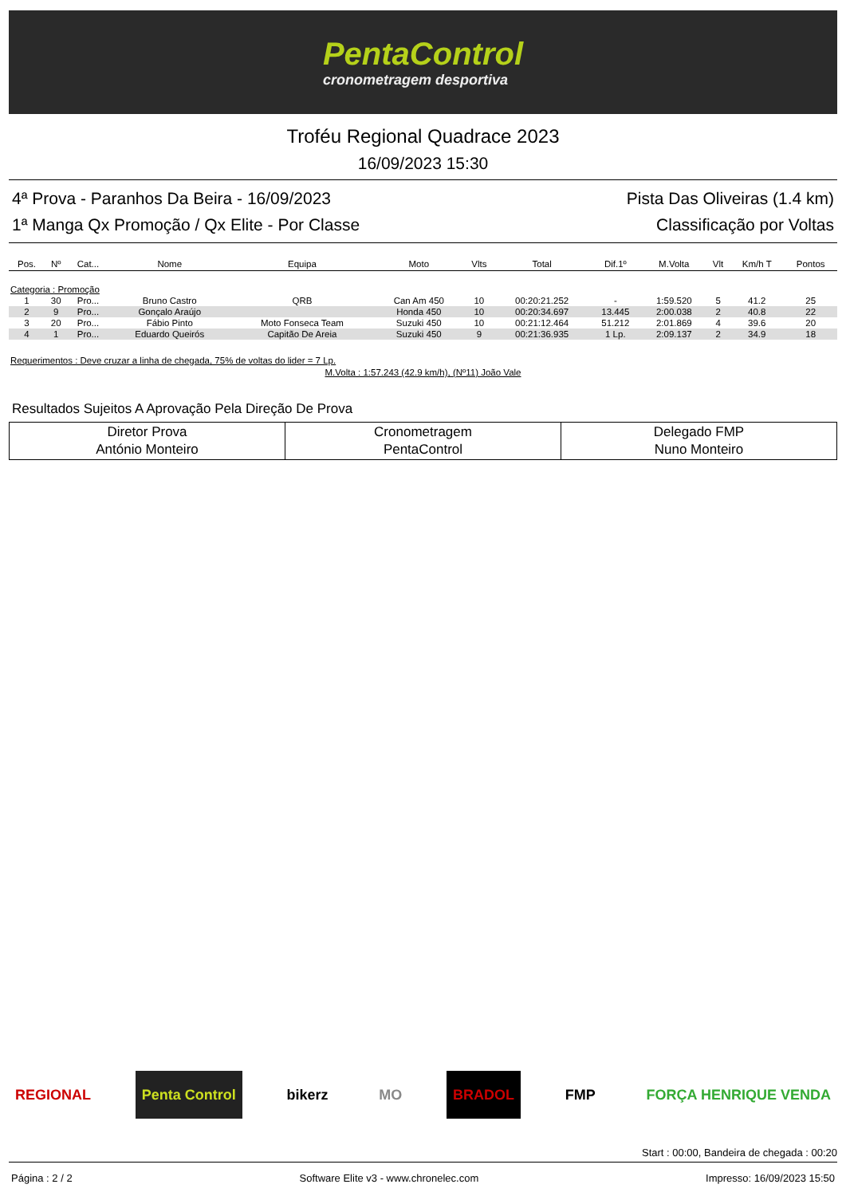PentaControl
cronometragem desportiva
Troféu Regional Quadrace 2023
16/09/2023 15:30
4ª Prova - Paranhos Da Beira - 16/09/2023 Pista Das Oliveiras (1.4 km)
1ª Manga Qx Promoção / Qx Elite - Por Classe Classificação por Voltas
| Pos. | Nº | Cat... | Nome | Equipa | Moto | Vlts | Total | Dif.1º | M.Volta | Vlt | Km/h T | Pontos |
| --- | --- | --- | --- | --- | --- | --- | --- | --- | --- | --- | --- | --- |
| Categoria : Promoção | | | | | | | | | | | | |
| 1 | 30 | Pro... | Bruno Castro | QRB | Can Am 450 | 10 | 00:20:21.252 | - | 1:59.520 | 5 | 41.2 | 25 |
| 2 | 9 | Pro... | Gonçalo Araújo | | Honda 450 | 10 | 00:20:34.697 | 13.445 | 2:00.038 | 2 | 40.8 | 22 |
| 3 | 20 | Pro... | Fábio Pinto | Moto Fonseca Team | Suzuki 450 | 10 | 00:21:12.464 | 51.212 | 2:01.869 | 4 | 39.6 | 20 |
| 4 | 1 | Pro... | Eduardo Queirós | Capitão De Areia | Suzuki 450 | 9 | 00:21:36.935 | 1 Lp. | 2:09.137 | 2 | 34.9 | 18 |
Requerimentos : Deve cruzar a linha de chegada, 75% de voltas do lider = 7 Lp.
M.Volta : 1:57.243 (42.9 km/h), (Nº11) João Vale
Resultados Sujeitos A Aprovação Pela Direção De Prova
| Diretor Prova António Monteiro | Cronometragem PentaControl | Delegado FMP Nuno Monteiro |
REGIONAL Penta Control bikerz MO BRADOL FMP FORÇA HENRIQUE VENDA
Start : 00:00, Bandeira de chegada : 00:20
Página : 2 / 2 Software Elite v3 - www.chronelec.com Impresso: 16/09/2023 15:50